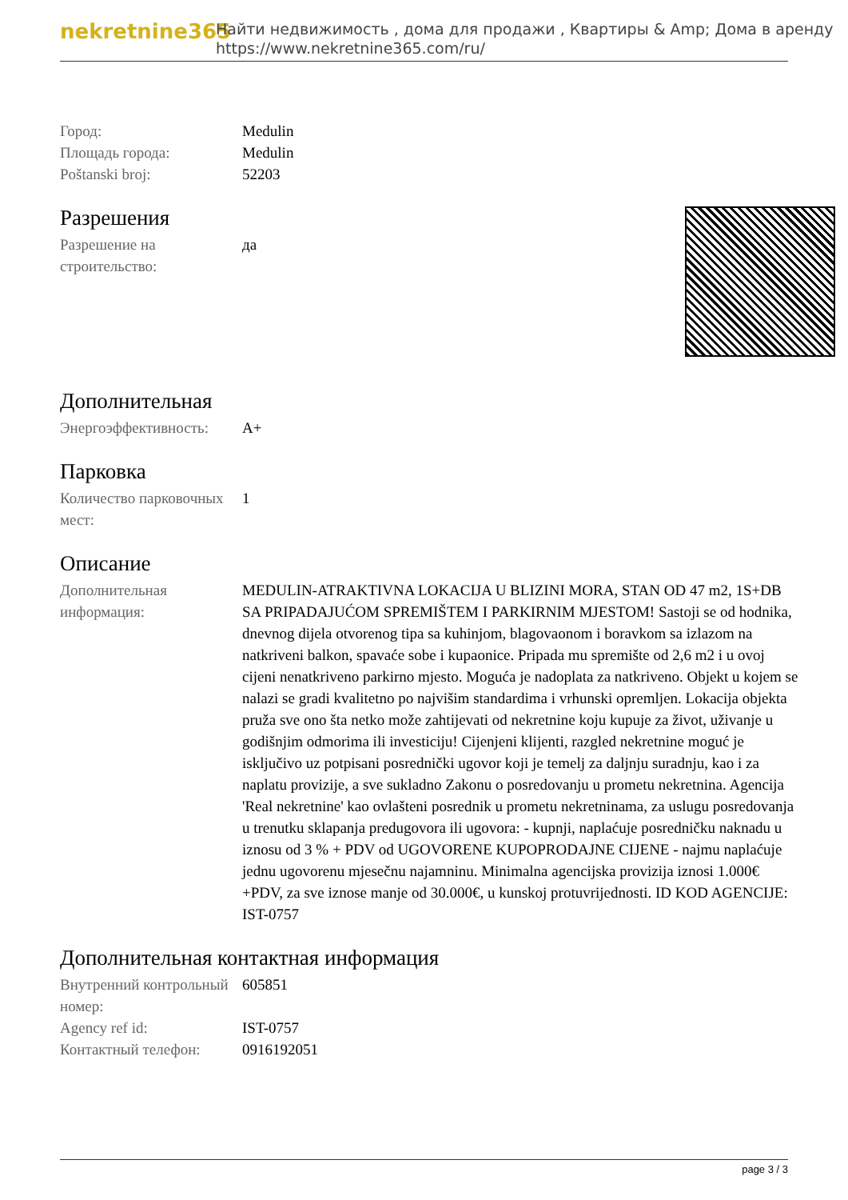nekretnine365
Найти недвижимость , дома для продажи , Квартиры & Amp; Дома в аренду
https://www.nekretnine365.com/ru/
| Город: | Medulin |
| Площадь города: | Medulin |
| Poštanski broj: | 52203 |
Разрешения
| Разрешение на строительство: | да |
Дополнительная
| Энергоэффективность: | A+ |
Парковка
| Количество парковочных мест: | 1 |
Описание
| Дополнительная информация: | MEDULIN-ATRAKTIVNA LOKACIJA U BLIZINI MORA, STAN OD 47 m2, 1S+DB SA PRIPADAJUĆOM SPREMIŠTEM I PARKIRNIM MJESTOM! Sastoji se od hodnika, dnevnog dijela otvorenog tipa sa kuhinjom, blagovaonom i boravkom sa izlazom na natkriveni balkon, spavaće sobe i kupaonice. Pripada mu spremište od 2,6 m2 i u ovoj cijeni nenatkriveno parkirno mjesto. Moguća je nadoplata za natkriveno. Objekt u kojem se nalazi se gradi kvalitetno po najvišim standardima i vrhunski opremljen. Lokacija objekta pruža sve ono šta netko može zahtijevati od nekretnine koju kupuje za život, uživanje u godišnjim odmorima ili investiciju! Cijenjeni klijenti, razgled nekretnine moguć je isključivo uz potpisani posrednički ugovor koji je temelj za daljnju suradnju, kao i za naplatu provizije, a sve sukladno Zakonu o posredovanju u prometu nekretnina. Agencija 'Real nekretnine' kao ovlašteni posrednik u prometu nekretninama, za uslugu posredovanja u trenutku sklapanja predugovora ili ugovora: - kupnji, naplaćuje posredničku naknadu u iznosu od 3 % + PDV od UGOVORENE KUPOPRODAJNE CIJENE - najmu naplaćuje jednu ugovorenu mjesečnu najamninu. Minimalna agencijska provizija iznosi 1.000€ +PDV, za sve iznose manje od 30.000€, u kunskoj protuvrijednosti. ID KOD AGENCIJE: IST-0757 |
Дополнительная контактная информация
| Внутренний контрольный номер: | 605851 |
| Agency ref id: | IST-0757 |
| Контактный телефон: | 0916192051 |
page 3 / 3